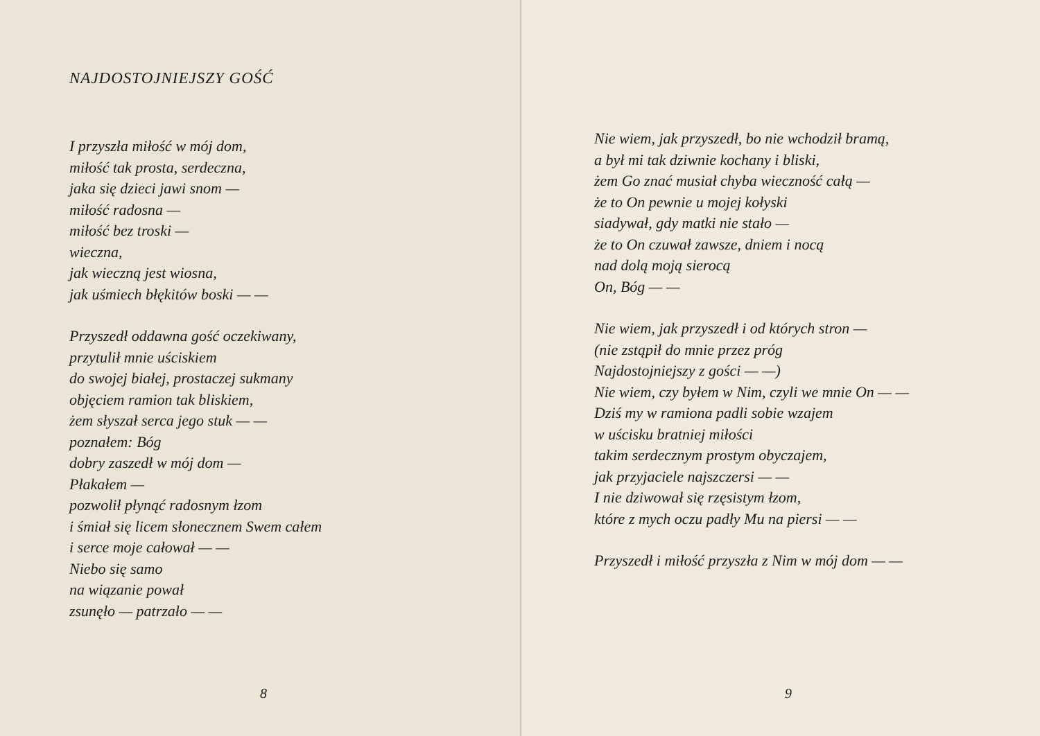NAJDOSTOJNIEJSZY GOŚĆ
I przyszła miłość w mój dom,
miłość tak prosta, serdeczna,
jaka się dzieci jawi snom —
miłość radosna —
miłość bez troski —
wieczna,
jak wieczną jest wiosna,
jak uśmiech błękitów boski — —
Przyszedł oddawna gość oczekiwany,
przytulił mnie uściskiem
do swojej białej, prostaczej sukmany
objęciem ramion tak bliskiem,
żem słyszał serca jego stuk — —
poznałem: Bóg
dobry zaszedł w mój dom —
Płakałem —
pozwolił płynąć radosnym łzom
i śmiał się licem słonecznem Swem całem
i serce moje całował — —
Niebo się samo
na wiązanie pował
zsunęło — patrzało — —
8
Nie wiem, jak przyszedł, bo nie wchodził bramą,
a był mi tak dziwnie kochany i bliski,
żem Go znać musiał chyba wieczność całą —
że to On pewnie u mojej kołyski
siadywał, gdy matki nie stało —
że to On czuwał zawsze, dniem i nocą
nad dolą moją sierocą
On, Bóg — —
Nie wiem, jak przyszedł i od których stron —
(nie zstąpił do mnie przez próg
Najdostojniejszy z gości — —)
Nie wiem, czy byłem w Nim, czyli we mnie On — —
Dziś my w ramiona padli sobie wzajem
w uścisku bratniej miłości
takim serdecznym prostym obyczajem,
jak przyjaciele najszczersi — —
I nie dziwował się rzęsistym łzom,
które z mych oczu padły Mu na piersi — —
Przyszedł i miłość przyszła z Nim w mój dom — —
9